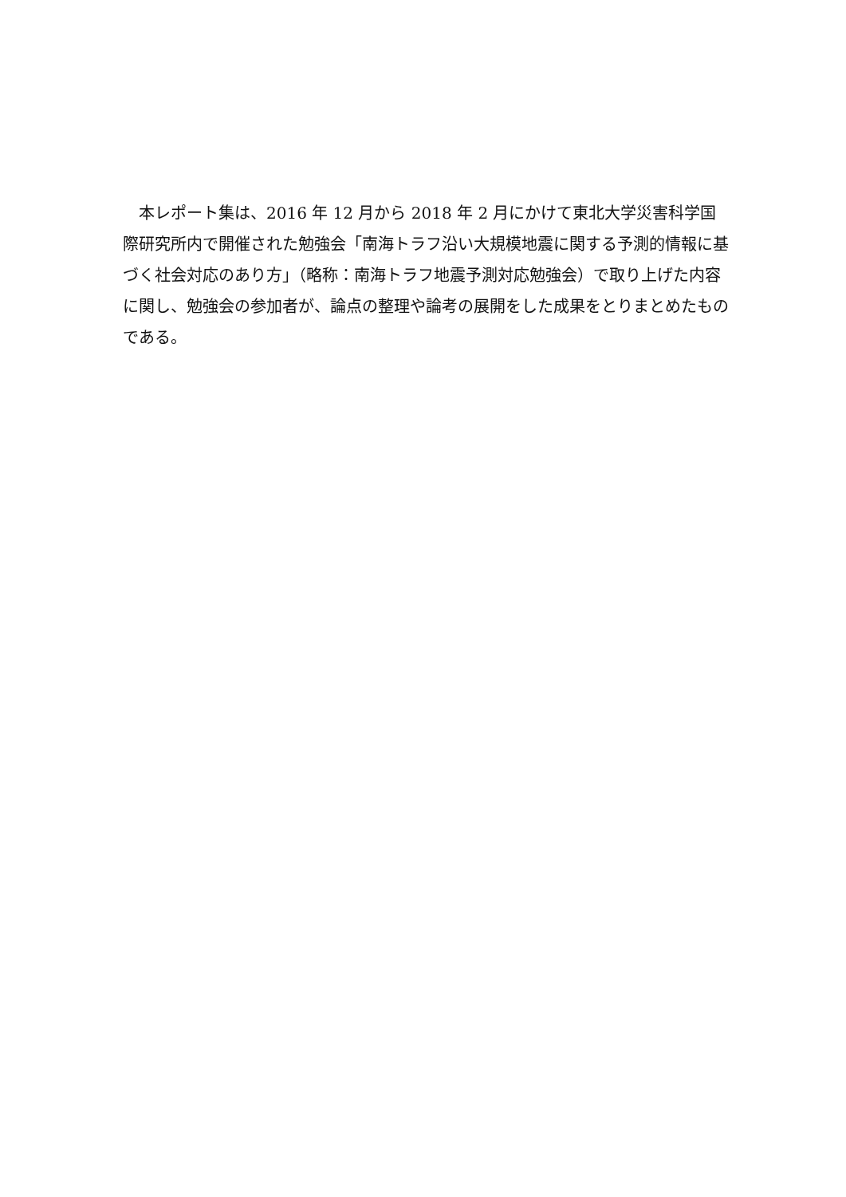本レポート集は、2016 年 12 月から 2018 年 2 月にかけて東北大学災害科学国際研究所内で開催された勉強会「南海トラフ沿い大規模地震に関する予測的情報に基づく社会対応のあり方」（略称：南海トラフ地震予測対応勉強会）で取り上げた内容に関し、勉強会の参加者が、論点の整理や論考の展開をした成果をとりまとめたものである。